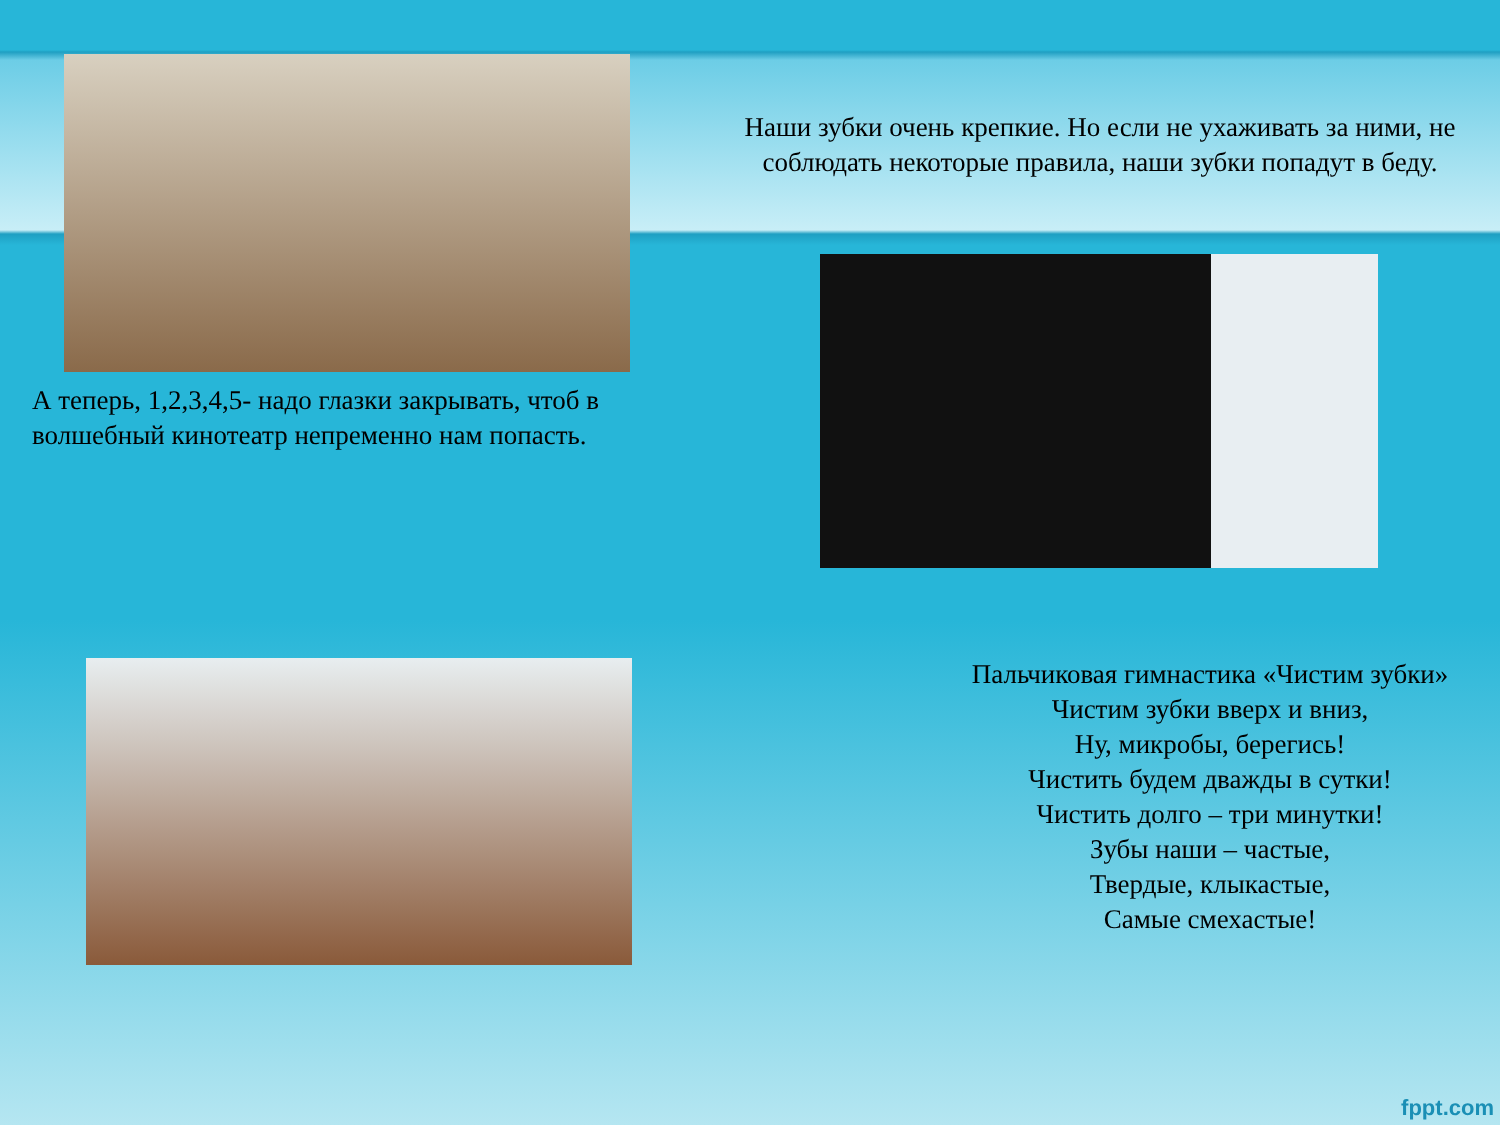Наши зубки очень крепкие. Но если не ухаживать за ними, не соблюдать некоторые правила, наши зубки попадут в беду.
А теперь, 1,2,3,4,5- надо глазки закрывать, чтоб в волшебный кинотеатр непременно нам попасть.
Пальчиковая гимнастика «Чистим зубки»
Чистим зубки вверх и вниз,
Ну, микробы, берегись!
Чистить будем дважды в сутки!
Чистить долго – три минутки!
Зубы наши – частые,
Твердые, клыкастые,
Самые смехастые!
fppt.com